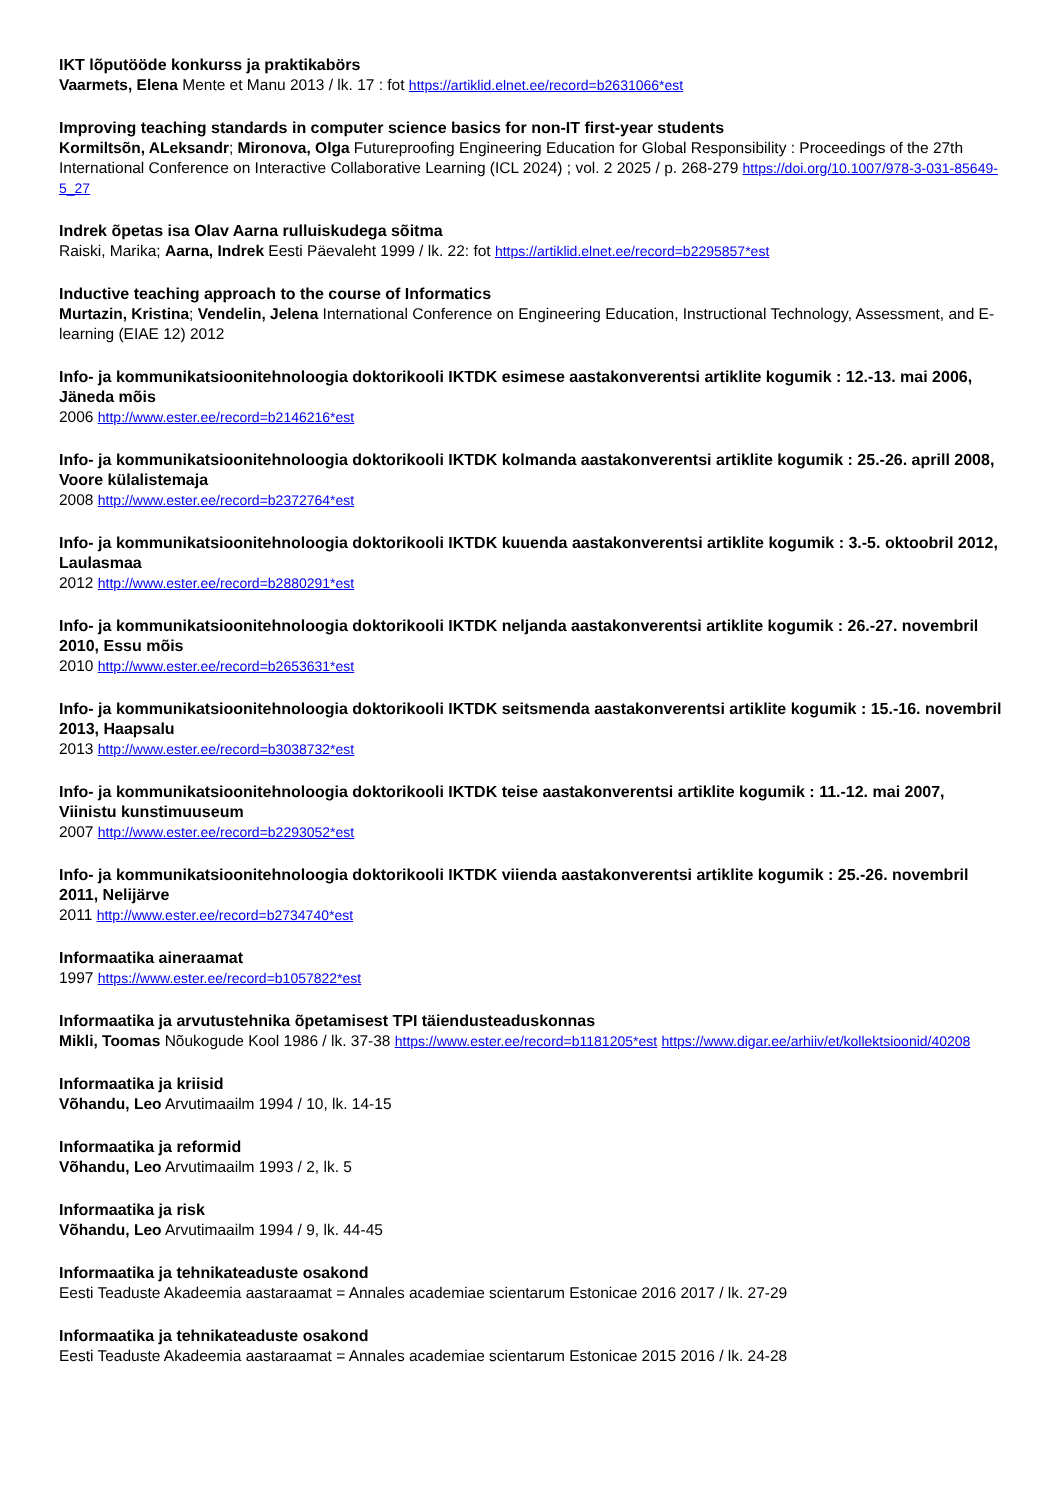IKT lõputööde konkurss ja praktikabörs
Vaarmets, Elena Mente et Manu 2013 / lk. 17 : fot https://artiklid.elnet.ee/record=b2631066*est
Improving teaching standards in computer science basics for non-IT first-year students
Kormiltsõn, ALeksandr; Mironova, Olga Futureproofing Engineering Education for Global Responsibility : Proceedings of the 27th International Conference on Interactive Collaborative Learning (ICL 2024) ; vol. 2 2025 / p. 268-279 https://doi.org/10.1007/978-3-031-85649-5_27
Indrek õpetas isa Olav Aarna rulluiskudega sõitma
Raiski, Marika; Aarna, Indrek Eesti Päevaleht 1999 / lk. 22: fot https://artiklid.elnet.ee/record=b2295857*est
Inductive teaching approach to the course of Informatics
Murtazin, Kristina; Vendelin, Jelena International Conference on Engineering Education, Instructional Technology, Assessment, and E-learning (EIAE 12) 2012
Info- ja kommunikatsioonitehnoloogia doktorikooli IKTDK esimese aastakonverentsi artiklite kogumik : 12.-13. mai 2006, Jäneda mõis
2006 http://www.ester.ee/record=b2146216*est
Info- ja kommunikatsioonitehnoloogia doktorikooli IKTDK kolmanda aastakonverentsi artiklite kogumik : 25.-26. aprill 2008, Voore külalistemaja
2008 http://www.ester.ee/record=b2372764*est
Info- ja kommunikatsioonitehnoloogia doktorikooli IKTDK kuuenda aastakonverentsi artiklite kogumik : 3.-5. oktoobril 2012, Laulasmaa
2012 http://www.ester.ee/record=b2880291*est
Info- ja kommunikatsioonitehnoloogia doktorikooli IKTDK neljanda aastakonverentsi artiklite kogumik : 26.-27. novembril 2010, Essu mõis
2010 http://www.ester.ee/record=b2653631*est
Info- ja kommunikatsioonitehnoloogia doktorikooli IKTDK seitsmenda aastakonverentsi artiklite kogumik : 15.-16. novembril 2013, Haapsalu
2013 http://www.ester.ee/record=b3038732*est
Info- ja kommunikatsioonitehnoloogia doktorikooli IKTDK teise aastakonverentsi artiklite kogumik : 11.-12. mai 2007, Viinistu kunstimuuseum
2007 http://www.ester.ee/record=b2293052*est
Info- ja kommunikatsioonitehnoloogia doktorikooli IKTDK viienda aastakonverentsi artiklite kogumik : 25.-26. novembril 2011, Nelijärve
2011 http://www.ester.ee/record=b2734740*est
Informaatika aineraamat
1997 https://www.ester.ee/record=b1057822*est
Informaatika ja arvutustehnika õpetamisest TPI täiendusteaduskonnas
Mikli, Toomas Nõukogude Kool 1986 / lk. 37-38 https://www.ester.ee/record=b1181205*est https://www.digar.ee/arhiiv/et/kollektsioonid/40208
Informaatika ja kriisid
Võhandu, Leo Arvutimaailm 1994 / 10, lk. 14-15
Informaatika ja reformid
Võhandu, Leo Arvutimaailm 1993 / 2, lk. 5
Informaatika ja risk
Võhandu, Leo Arvutimaailm 1994 / 9, lk. 44-45
Informaatika ja tehnikateaduste osakond
Eesti Teaduste Akadeemia aastaraamat = Annales academiae scientarum Estonicae 2016 2017 / lk. 27-29
Informaatika ja tehnikateaduste osakond
Eesti Teaduste Akadeemia aastaraamat = Annales academiae scientarum Estonicae 2015 2016 / lk. 24-28